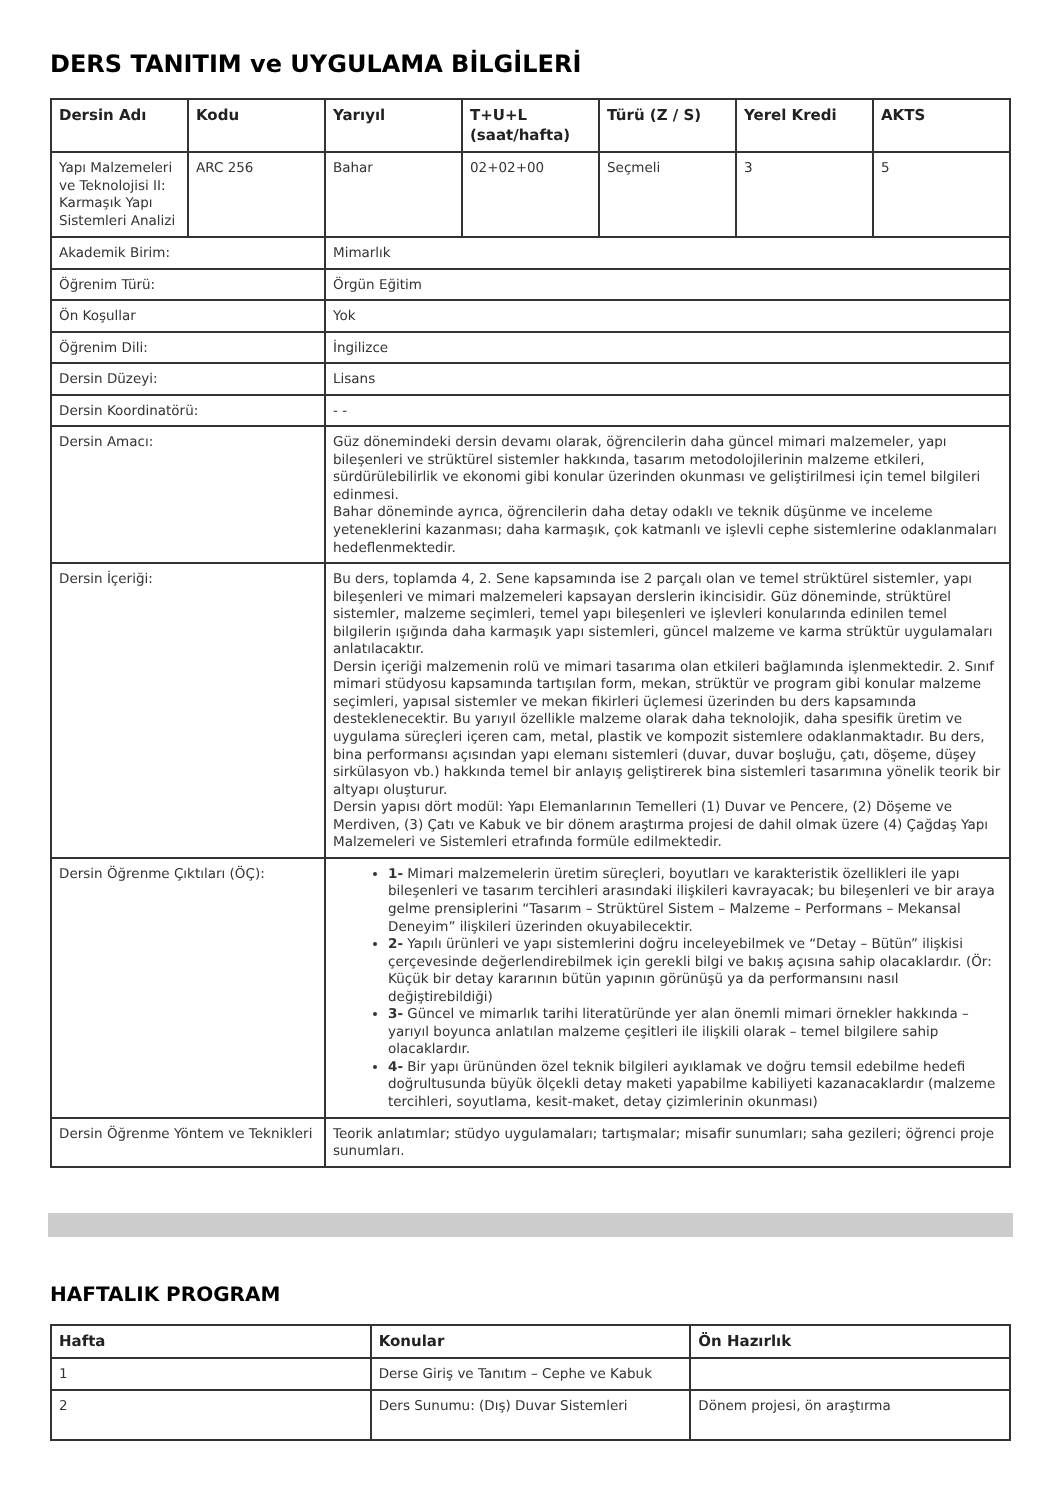DERS TANITIM ve UYGULAMA BİLGİLERİ
| Dersin Adı | Kodu | Yarıyıl | T+U+L (saat/hafta) | Türü (Z / S) | Yerel Kredi | AKTS |
| --- | --- | --- | --- | --- | --- | --- |
| Yapı Malzemeleri ve Teknolojisi II: Karmaşık Yapı Sistemleri Analizi | ARC 256 | Bahar | 02+02+00 | Seçmeli | 3 | 5 |
| Akademik Birim: | | Mimarlık | | | | |
| Öğrenim Türü: | | Örgün Eğitim | | | | |
| Ön Koşullar | | Yok | | | | |
| Öğrenim Dili: | | İngilizce | | | | |
| Dersin Düzeyi: | | Lisans | | | | |
| Dersin Koordinatörü: | | - - | | | | |
| Dersin Amacı: | | Güz dönemindeki dersin devamı olarak, öğrencilerin daha güncel mimari malzemeler, yapı bileşenleri ve strüktürel sistemler hakkında, tasarım metodolojilerinin malzeme etkileri, sürdürülebilirlik ve ekonomi gibi konular üzerinden okunması ve geliştirilmesi için temel bilgileri edinmesi. Bahar döneminde ayrıca, öğrencilerin daha detay odaklı ve teknik düşünme ve inceleme yeteneklerini kazanması; daha karmaşık, çok katmanlı ve işlevli cephe sistemlerine odaklanmaları hedeflenmektedir. | | | | |
| Dersin İçeriği: | | Bu ders, toplamda 4, 2. Sene kapsamında ise 2 parçalı olan ve temel strüktürel sistemler, yapı bileşenleri ve mimari malzemeleri kapsayan derslerin ikincisidir. Güz döneminde, strüktürel sistemler, malzeme seçimleri, temel yapı bileşenleri ve işlevleri konularında edinilen temel bilgilerin ışığında daha karmaşık yapı sistemleri, güncel malzeme ve karma strüktür uygulamaları anlatılacaktır. Dersin içeriği malzemenin rolü ve mimari tasarıma olan etkileri bağlamında işlenmektedir. 2. Sınıf mimari stüdyosu kapsamında tartışılan form, mekan, strüktür ve program gibi konular malzeme seçimleri, yapısal sistemler ve mekan fikirleri üçlemesi üzerinden bu ders kapsamında desteklenecektir. Bu yarıyıl özellikle malzeme olarak daha teknolojik, daha spesifik üretim ve uygulama süreçleri içeren cam, metal, plastik ve kompozit sistemlere odaklanmaktadır. Bu ders, bina performansı açısından yapı elemanı sistemleri (duvar, duvar boşluğu, çatı, döşeme, düşey sirkülasyon vb.) hakkında temel bir anlayış geliştirerek bina sistemleri tasarımına yönelik teorik bir altyapı oluşturur. Dersin yapısı dört modül: Yapı Elemanlarının Temelleri (1) Duvar ve Pencere, (2) Döşeme ve Merdiven, (3) Çatı ve Kabuk ve bir dönem araştırma projesi de dahil olmak üzere (4) Çağdaş Yapı Malzemeleri ve Sistemleri etrafında formüle edilmektedir. | | | | |
| Dersin Öğrenme Çıktıları (ÖÇ): | | 1- Mimari malzemelerin üretim süreçleri, boyutları ve karakteristik özellikleri ile yapı bileşenleri ve tasarım tercihleri arasındaki ilişkileri kavrayacak; bu bileşenleri ve bir araya gelme prensiplerini “Tasarım – Strüktürel Sistem – Malzeme – Performans – Mekansal Deneyim” ilişkileri üzerinden okuyabilecektir. 2- Yapılı ürünleri ve yapı sistemlerini doğru inceleyebilmek ve “Detay – Bütün” ilişkisi çerçevesinde değerlendirebilmek için gerekli bilgi ve bakış açısına sahip olacaklardır. (Ör: Küçük bir detay kararının bütün yapının görünüşü ya da performansını nasıl değiştirebildiği) 3- Güncel ve mimarlık tarihi literatüründe yer alan önemli mimari örnekler hakkında – yarıyıl boyunca anlatılan malzeme çeşitleri ile ilişkili olarak – temel bilgilere sahip olacaklardır. 4- Bir yapı ürününden özel teknik bilgileri ayıklamak ve doğru temsil edebilme hedefi doğrultusunda büyük ölçekli detay maketi yapabilme kabiliyeti kazanacaklardır (malzeme tercihleri, soyutlama, kesit-maket, detay çizimlerinin okunması) | | | | |
| Dersin Öğrenme Yöntem ve Teknikleri | | Teorik anlatımlar; stüdyo uygulamaları; tartışmalar; misafir sunumları; saha gezileri; öğrenci proje sunumları. | | | | |
HAFTALIK PROGRAM
| Hafta | Konular | Ön Hazırlık |
| --- | --- | --- |
| 1 | Derse Giriş ve Tanıtım – Cephe ve Kabuk | |
| 2 | Ders Sunumu: (Dış) Duvar Sistemleri | Dönem projesi, ön araştırma |